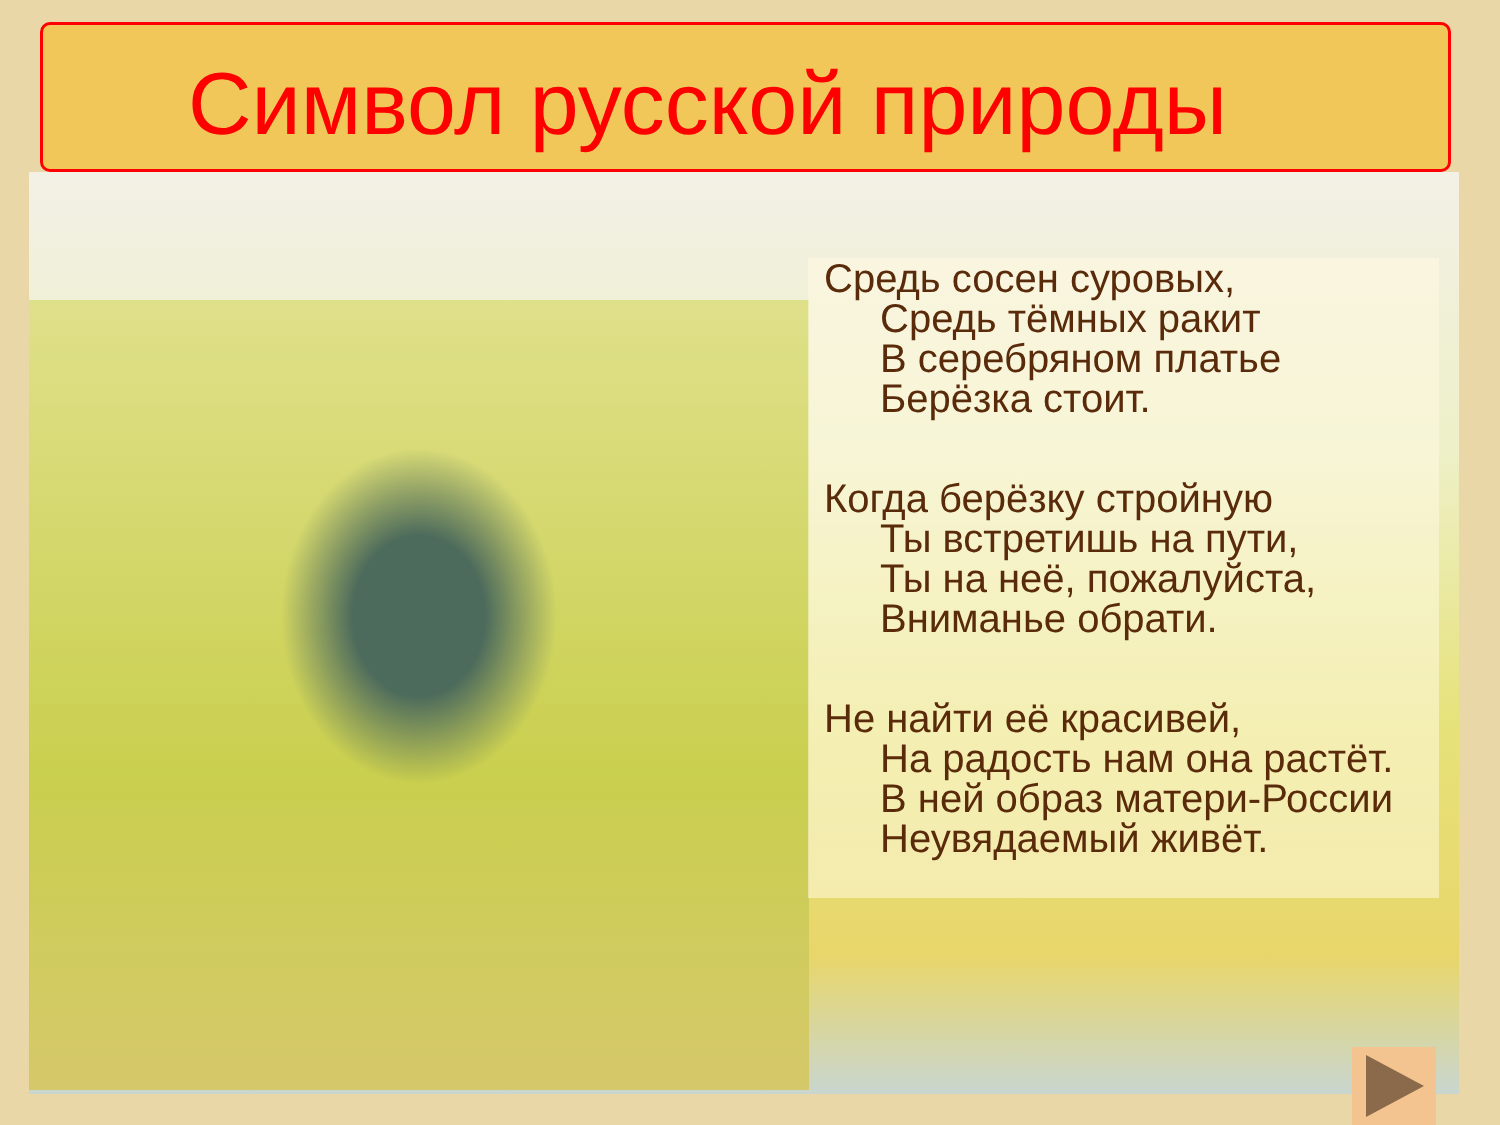Символ русской природы
Средь сосен суровых,
Средь тёмных ракит
В серебряном платье
Берёзка стоит.
Когда берёзку стройную
Ты встретишь на пути,
Ты на неё, пожалуйста,
Вниманье обрати.
Не найти её красивей,
На радость нам она растёт.
В ней образ матери-России
Неувядаемый живёт.